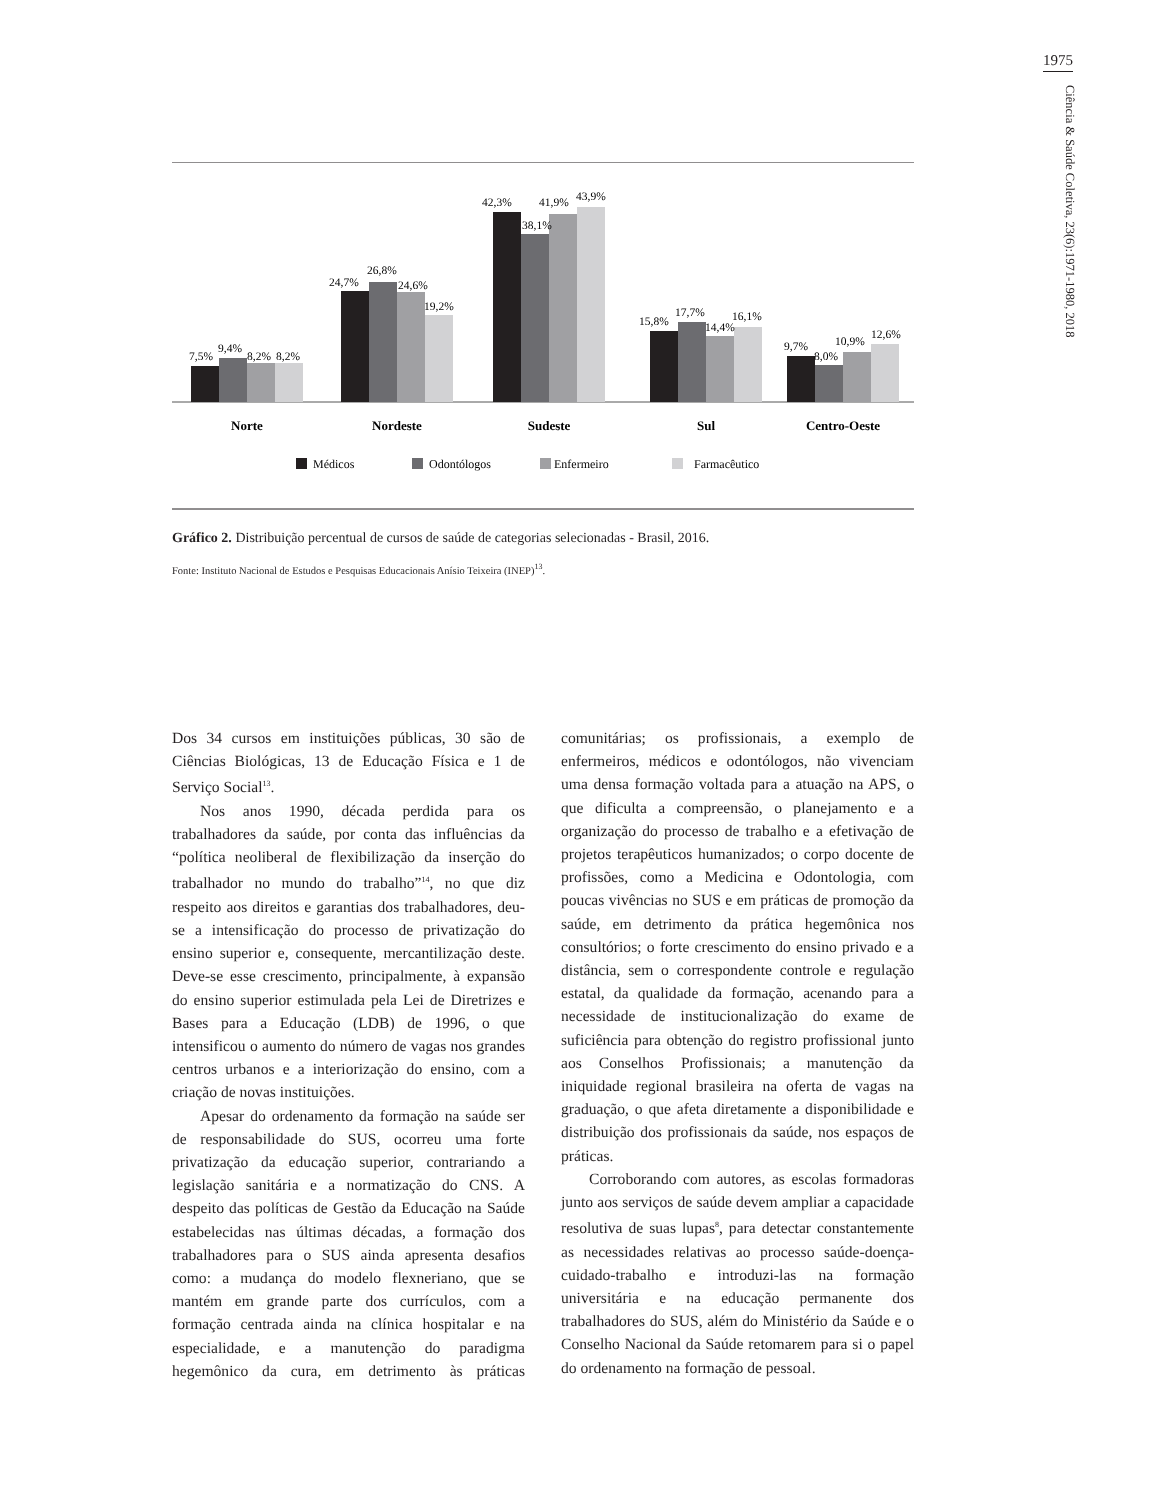1975
Ciência & Saúde Coletiva, 23(6):1971-1980, 2018
7,5%
9,4%
8,2%
8,2%
24,7%
26,8%
24,6%
19,2%
42,3%
38,1%
41,9%
43,9%
15,8%
17,7%
14,4%
16,1%
9,7%
8,0%
10,9%
12,6%
Norte
Nordeste
Sudeste
Sul
Centro-Oeste
Médicos
Odontólogos
Enfermeiro
Farmacêutico
Gráfico 2. Distribuição percentual de cursos de saúde de categorias selecionadas - Brasil, 2016.
Fonte: Instituto Nacional de Estudos e Pesquisas Educacionais Anísio Teixeira (INEP)<sup>13</sup>.
Dos 34 cursos em instituições públicas, 30 são de Ciências Biológicas, 13 de Educação Física e 1 de Serviço Social<sup>13</sup>.
Nos anos 1990, década perdida para os trabalhadores da saúde, por conta das influências da “política neoliberal de flexibilização da inserção do trabalhador no mundo do trabalho”<sup>14</sup>, no que diz respeito aos direitos e garantias dos trabalhadores, deu-se a intensificação do processo de privatização do ensino superior e, consequente, mercantilização deste. Deve-se esse crescimento, principalmente, à expansão do ensino superior estimulada pela Lei de Diretrizes e Bases para a Educação (LDB) de 1996, o que intensificou o aumento do número de vagas nos grandes centros urbanos e a interiorização do ensino, com a criação de novas instituições.
Apesar do ordenamento da formação na saúde ser de responsabilidade do SUS, ocorreu uma forte privatização da educação superior, contrariando a legislação sanitária e a normatização do CNS. A despeito das políticas de Gestão da Educação na Saúde estabelecidas nas últimas décadas, a formação dos trabalhadores para o SUS ainda apresenta desafios como: a mudança do modelo flexneriano, que se mantém em grande parte dos currículos, com a formação centrada ainda na clínica hospitalar e na especialidade, e a manutenção do paradigma hegemônico da cura, em detrimento às práticas comunitárias; os profissionais, a exemplo de enfermeiros, médicos e odontólogos, não vivenciam uma densa formação voltada para a atuação na APS, o que dificulta a compreensão, o planejamento e a organização do processo de trabalho e a efetivação de projetos terapêuticos humanizados; o corpo docente de profissões, como a Medicina e Odontologia, com poucas vivências no SUS e em práticas de promoção da saúde, em detrimento da prática hegemônica nos consultórios; o forte crescimento do ensino privado e a distância, sem o correspondente controle e regulação estatal, da qualidade da formação, acenando para a necessidade de institucionalização do exame de suficiência para obtenção do registro profissional junto aos Conselhos Profissionais; a manutenção da iniquidade regional brasileira na oferta de vagas na graduação, o que afeta diretamente a disponibilidade e distribuição dos profissionais da saúde, nos espaços de práticas.
Corroborando com autores, as escolas formadoras junto aos serviços de saúde devem ampliar a capacidade resolutiva de suas lupas<sup>8</sup>, para detectar constantemente as necessidades relativas ao processo saúde-doença-cuidado-trabalho e introduzi-las na formação universitária e na educação permanente dos trabalhadores do SUS, além do Ministério da Saúde e o Conselho Nacional da Saúde retomarem para si o papel do ordenamento na formação de pessoal.